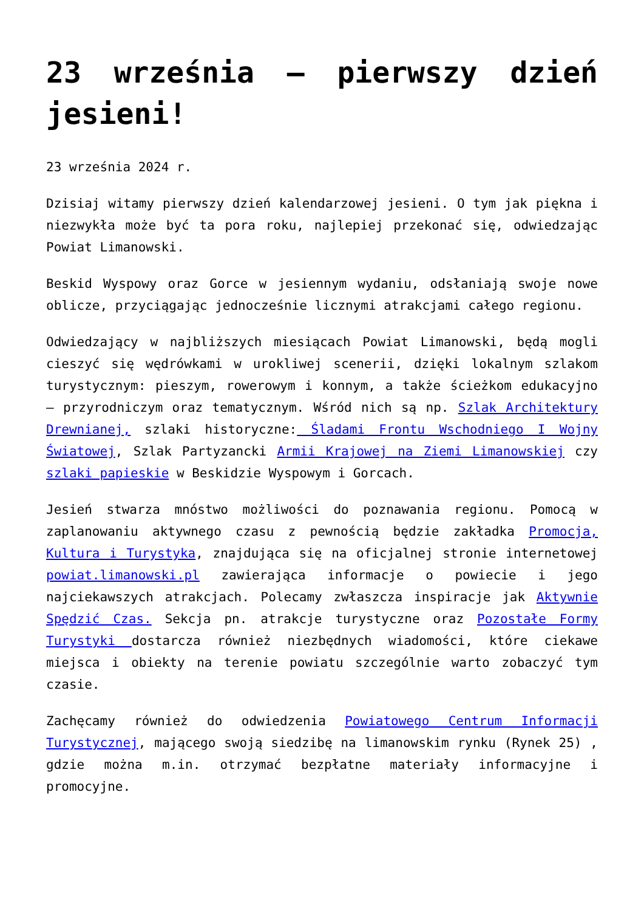23 września – pierwszy dzień jesieni!
23 września 2024 r.
Dzisiaj witamy pierwszy dzień kalendarzowej jesieni. O tym jak piękna i niezwykła może być ta pora roku, najlepiej przekonać się, odwiedzając Powiat Limanowski.
Beskid Wyspowy oraz Gorce w jesiennym wydaniu, odsłaniają swoje nowe oblicze, przyciągając jednocześnie licznymi atrakcjami całego regionu.
Odwiedzający w najbliższych miesiącach Powiat Limanowski, będą mogli cieszyć się wędrówkami w urokliwej scenerii, dzięki lokalnym szlakom turystycznym: pieszym, rowerowym i konnym, a także ścieżkom edukacyjno – przyrodniczym oraz tematycznym. Wśród nich są np. Szlak Architektury Drewnianej, szlaki historyczne: Śladami Frontu Wschodniego I Wojny Światowej, Szlak Partyzancki Armii Krajowej na Ziemi Limanowskiej czy szlaki papieskie w Beskidzie Wyspowym i Gorcach.
Jesień stwarza mnóstwo możliwości do poznawania regionu. Pomocą w zaplanowaniu aktywnego czasu z pewnością będzie zakładka Promocja, Kultura i Turystyka, znajdująca się na oficjalnej stronie internetowej powiat.limanowski.pl zawierająca informacje o powiecie i jego najciekawszych atrakcjach. Polecamy zwłaszcza inspiracje jak Aktywnie Spędzić Czas. Sekcja pn. atrakcje turystyczne oraz Pozostałe Formy Turystyki dostarcza również niezbędnych wiadomości, które ciekawe miejsca i obiekty na terenie powiatu szczególnie warto zobaczyć tym czasie.
Zachęcamy również do odwiedzenia Powiatowego Centrum Informacji Turystycznej, mającego swoją siedzibę na limanowskim rynku (Rynek 25) , gdzie można m.in. otrzymać bezpłatne materiały informacyjne i promocyjne.